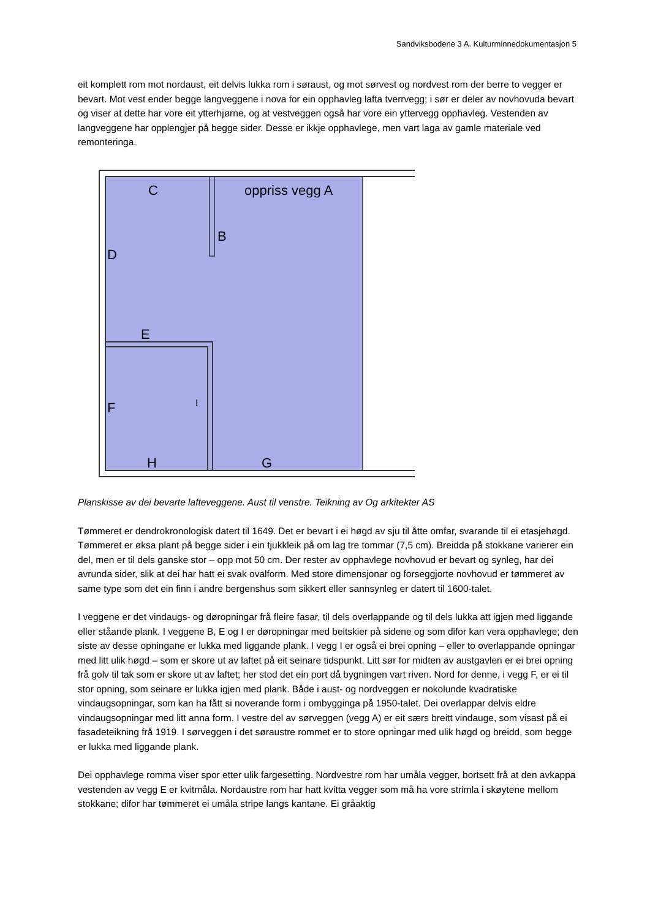Sandviksbodene 3 A. Kulturminnedokumentasjon 5
eit komplett rom mot nordaust, eit delvis lukka rom i søraust, og mot sørvest og nordvest rom der berre to vegger er bevart. Mot vest ender begge langveggene i nova for ein opphavleg lafta tverrvegg; i sør er deler av novhovuda bevart og viser at dette har vore eit ytterhjørne, og at vestveggen også har vore ein yttervegg opphavleg. Vestenden av langveggene har opplengjer på begge sider. Desse er ikkje opphavlege, men vart laga av gamle materiale ved remonteringa.
C
oppriss vegg A
B
D
E
F
I
H
G
Planskisse av dei bevarte lafteveggene. Aust til venstre. Teikning av Og arkitekter AS
Tømmeret er dendrokronologisk datert til 1649. Det er bevart i ei høgd av sju til åtte omfar, svarande til ei etasjehøgd. Tømmeret er øksa plant på begge sider i ein tjukkleik på om lag tre tommar (7,5 cm). Breidda på stokkane varierer ein del, men er til dels ganske stor – opp mot 50 cm. Der rester av opphavlege novhovud er bevart og synleg, har dei avrunda sider, slik at dei har hatt ei svak ovalform. Med store dimensjonar og forseggjorte novhovud er tømmeret av same type som det ein finn i andre bergenshus som sikkert eller sannsynleg er datert til 1600-talet.
I veggene er det vindaugs- og døropningar frå fleire fasar, til dels overlappande og til dels lukka att igjen med liggande eller ståande plank. I veggene B, E og I er døropningar med beitskier på sidene og som difor kan vera opphavlege; den siste av desse opningane er lukka med liggande plank. I vegg I er også ei brei opning – eller to overlappande opningar med litt ulik høgd – som er skore ut av laftet på eit seinare tidspunkt. Litt sør for midten av austgavlen er ei brei opning frå golv til tak som er skore ut av laftet; her stod det ein port då bygningen vart riven. Nord for denne, i vegg F, er ei til stor opning, som seinare er lukka igjen med plank. Både i aust- og nordveggen er nokolunde kvadratiske vindaugsopningar, som kan ha fått si noverande form i ombygginga på 1950-talet. Dei overlappar delvis eldre vindaugsopningar med litt anna form. I vestre del av sørveggen (vegg A) er eit særs breitt vindauge, som visast på ei fasadeteikning frå 1919. I sørveggen i det søraustre rommet er to store opningar med ulik høgd og breidd, som begge er lukka med liggande plank.
Dei opphavlege romma viser spor etter ulik fargesetting. Nordvestre rom har umåla vegger, bortsett frå at den avkappa vestenden av vegg E er kvitmåla. Nordaustre rom har hatt kvitta vegger som må ha vore strimla i skøytene mellom stokkane; difor har tømmeret ei umåla stripe langs kantane. Ei gråaktig